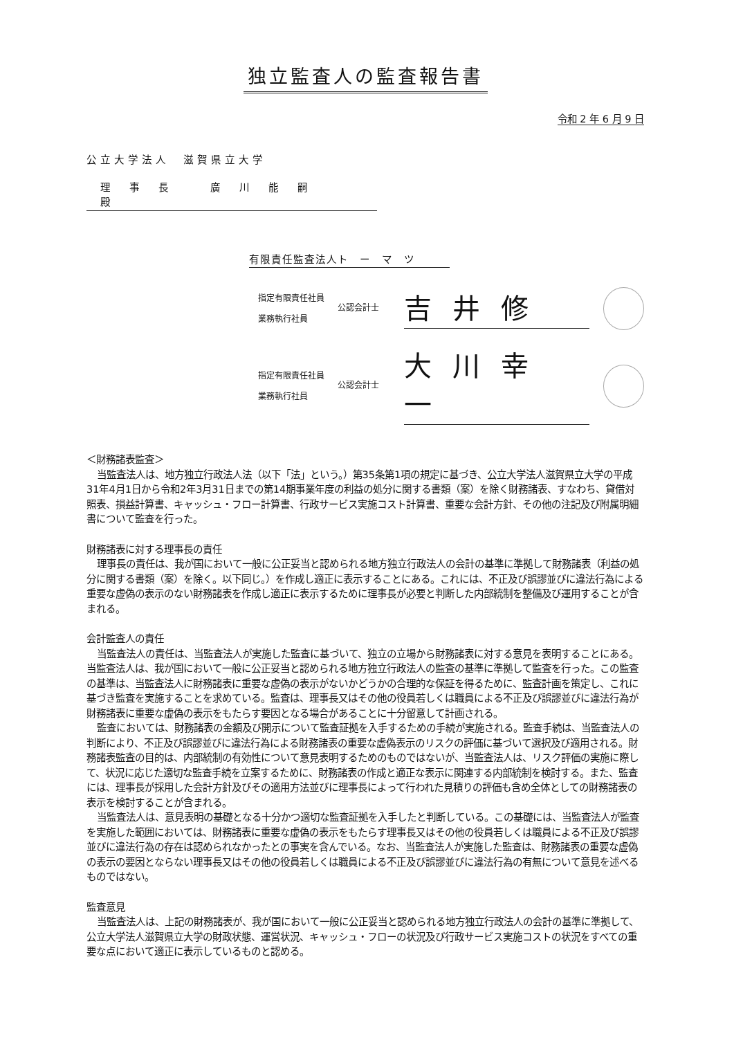独立監査人の監査報告書
令和 2 年 6 月 9 日
公立大学法人　滋賀県立大学
理事長 廣川能嗣 殿
有限責任監査法人ト　ー　マ　ツ
指定有限責任社員
業務執行社員
公認会計士
吉井修
指定有限責任社員
業務執行社員
公認会計士
大川幸一
＜財務諸表監査＞
当監査法人は、地方独立行政法人法（以下「法」という。）第35条第1項の規定に基づき、公立大学法人滋賀県立大学の平成31年4月1日から令和2年3月31日までの第14期事業年度の利益の処分に関する書類（案）を除く財務諸表、すなわち、貸借対照表、損益計算書、キャッシュ・フロー計算書、行政サービス実施コスト計算書、重要な会計方針、その他の注記及び附属明細書について監査を行った。
財務諸表に対する理事長の責任
理事長の責任は、我が国において一般に公正妥当と認められる地方独立行政法人の会計の基準に準拠して財務諸表（利益の処分に関する書類（案）を除く。以下同じ。）を作成し適正に表示することにある。これには、不正及び誤謬並びに違法行為による重要な虚偽の表示のない財務諸表を作成し適正に表示するために理事長が必要と判断した内部統制を整備及び運用することが含まれる。
会計監査人の責任
当監査法人の責任は、当監査法人が実施した監査に基づいて、独立の立場から財務諸表に対する意見を表明することにある。当監査法人は、我が国において一般に公正妥当と認められる地方独立行政法人の監査の基準に準拠して監査を行った。この監査の基準は、当監査法人に財務諸表に重要な虚偽の表示がないかどうかの合理的な保証を得るために、監査計画を策定し、これに基づき監査を実施することを求めている。監査は、理事長又はその他の役員若しくは職員による不正及び誤謬並びに違法行為が財務諸表に重要な虚偽の表示をもたらす要因となる場合があることに十分留意して計画される。
監査においては、財務諸表の金額及び開示について監査証拠を入手するための手続が実施される。監査手続は、当監査法人の判断により、不正及び誤謬並びに違法行為による財務諸表の重要な虚偽表示のリスクの評価に基づいて選択及び適用される。財務諸表監査の目的は、内部統制の有効性について意見表明するためのものではないが、当監査法人は、リスク評価の実施に際して、状況に応じた適切な監査手続を立案するために、財務諸表の作成と適正な表示に関連する内部統制を検討する。また、監査には、理事長が採用した会計方針及びその適用方法並びに理事長によって行われた見積りの評価も含め全体としての財務諸表の表示を検討することが含まれる。
当監査法人は、意見表明の基礎となる十分かつ適切な監査証拠を入手したと判断している。この基礎には、当監査法人が監査を実施した範囲においては、財務諸表に重要な虚偽の表示をもたらす理事長又はその他の役員若しくは職員による不正及び誤謬並びに違法行為の存在は認められなかったとの事実を含んでいる。なお、当監査法人が実施した監査は、財務諸表の重要な虚偽の表示の要因とならない理事長又はその他の役員若しくは職員による不正及び誤謬並びに違法行為の有無について意見を述べるものではない。
監査意見
当監査法人は、上記の財務諸表が、我が国において一般に公正妥当と認められる地方独立行政法人の会計の基準に準拠して、公立大学法人滋賀県立大学の財政状態、運営状況、キャッシュ・フローの状況及び行政サービス実施コストの状況をすべての重要な点において適正に表示しているものと認める。